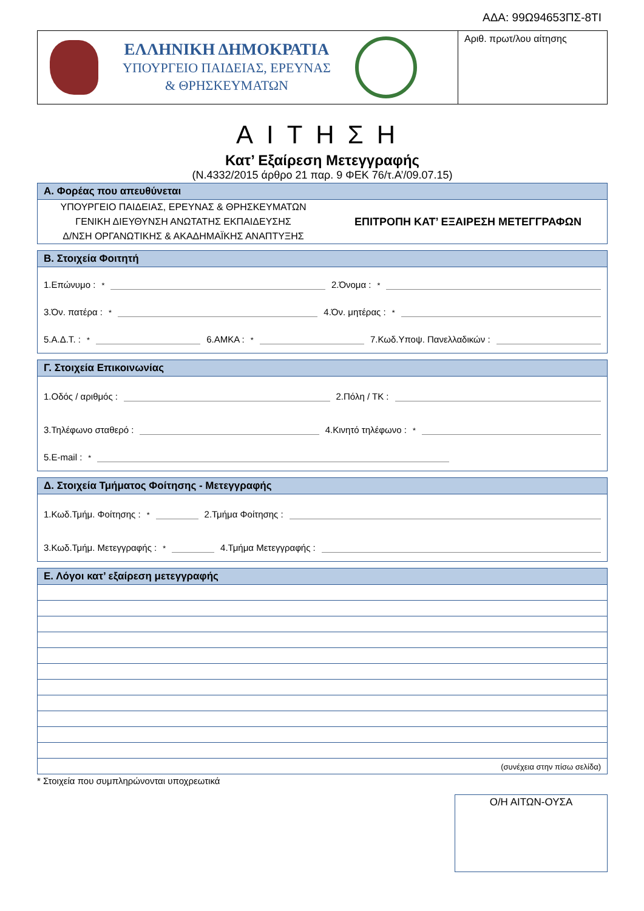ΑΔΑ: 99Ω94653ΠΣ-8ΤΙ
ΕΛΛΗΝΙΚΗ ΔΗΜΟΚΡΑΤΙΑ
ΥΠΟΥΡΓΕΙΟ ΠΑΙΔΕΙΑΣ, ΕΡΕΥΝΑΣ
& ΘΡΗΣΚΕΥΜΑΤΩΝ
Αριθ. πρωτ/λου αίτησης
ΑΙΤΗΣΗ
Κατ’ Εξαίρεση Μετεγγραφής
(Ν.4332/2015 άρθρο 21 παρ. 9 ΦΕΚ 76/τ.Α’/09.07.15)
Α. Φορέας που απευθύνεται
ΥΠΟΥΡΓΕΙΟ ΠΑΙΔΕΙΑΣ, ΕΡΕΥΝΑΣ & ΘΡΗΣΚΕΥΜΑΤΩΝ
ΓΕΝΙΚΗ ΔΙΕΥΘΥΝΣΗ ΑΝΩΤΑΤΗΣ ΕΚΠΑΙΔΕΥΣΗΣ
Δ/ΝΣΗ ΟΡΓΑΝΩΤΙΚΗΣ & ΑΚΑΔΗΜΑΪΚΗΣ ΑΝΑΠΤΥΞΗΣ
ΕΠΙΤΡΟΠΗ ΚΑΤ’ ΕΞΑΙΡΕΣΗ ΜΕΤΕΓΓΡΑΦΩΝ
Β. Στοιχεία Φοιτητή
1.Επώνυμο :<sup>*</sup> 2.Όνομα :<sup>*</sup>
3.Όν. πατέρα :<sup>*</sup> 4.Όν. μητέρας :<sup>*</sup>
5.Α.Δ.Τ. :<sup>*</sup> 6.ΑΜΚΑ :<sup>*</sup> 7.Κωδ.Υποψ. Πανελλαδικών :
Γ. Στοιχεία Επικοινωνίας
1.Οδός / αριθμός : 2.Πόλη / ΤΚ :
3.Τηλέφωνο σταθερό : 4.Κινητό τηλέφωνο :<sup>*</sup>
5.E-mail :<sup>*</sup>
Δ. Στοιχεία Τμήματος Φοίτησης - Μετεγγραφής
1.Κωδ.Τμήμ. Φοίτησης :<sup>*</sup> 2.Τμήμα Φοίτησης :
3.Κωδ.Τμήμ. Μετεγγραφής :<sup>*</sup> 4.Τμήμα Μετεγγραφής :
Ε. Λόγοι κατ’ εξαίρεση μετεγγραφής
(συνέχεια στην πίσω σελίδα)
* Στοιχεία που συμπληρώνονται υποχρεωτικά
Ο/Η ΑΙΤΩΝ-ΟΥΣΑ